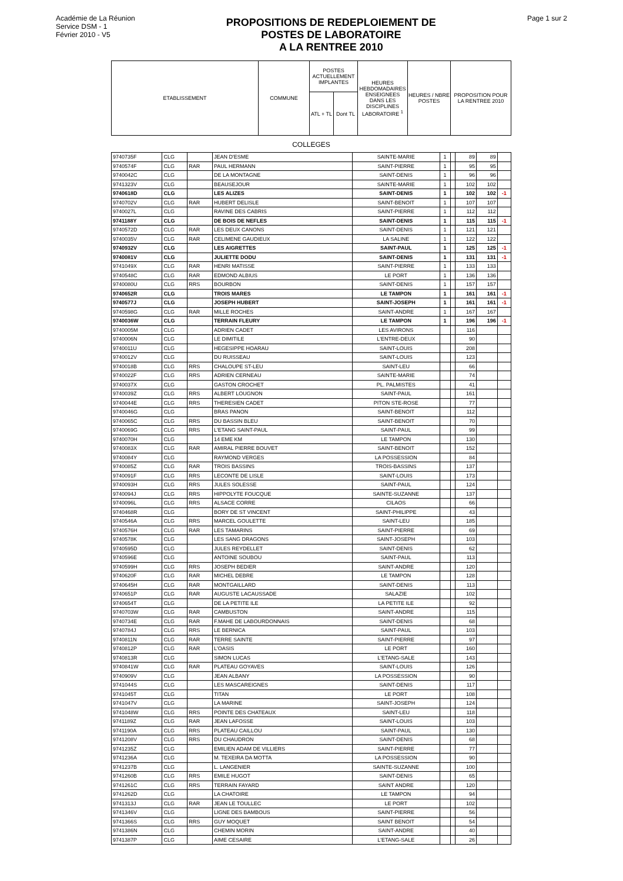Académie de La Réunion
Service DSM - 1
Février 2010 - V5
PROPOSITIONS DE REDEPLOIEMENT DE
POSTES DE LABORATOIRE
A LA RENTREE 2010
Page 1 sur 2
| ETABLISSEMENT | COMMUNE | POSTES ACTUELLEMENT IMPLANTES | | HEURES HEBDOMADAIRES ENSEIGNEES DANS LES DISCIPLINES LABORATOIRE <sup>1</sup> | HEURES / NBRE POSTES | PROPOSITION POUR LA RENTREE 2010 |
| | | ATL + TL | Dont TL | | | |
COLLEGES
| 9740735F | CLG | | JEAN D'ESME | SAINTE-MARIE | 1 | | 89 | 89 | |
| 9740574F | CLG | RAR | PAUL HERMANN | SAINT-PIERRE | 1 | | 95 | 95 | |
| 9740042C | CLG | | DE LA MONTAGNE | SAINT-DENIS | 1 | | 96 | 96 | |
| 9741323V | CLG | | BEAUSEJOUR | SAINTE-MARIE | 1 | | 102 | 102 | |
| 9740618D | CLG | | LES ALIZES | SAINT-DENIS | 1 | | 102 | 102 | -1 |
| 9740702V | CLG | RAR | HUBERT DELISLE | SAINT-BENOIT | 1 | | 107 | 107 | |
| 9740027L | CLG | | RAVINE DES CABRIS | SAINT-PIERRE | 1 | | 112 | 112 | |
| 9741188Y | CLG | | DE BOIS DE NEFLES | SAINT-DENIS | 1 | | 115 | 115 | -1 |
| 9740572D | CLG | RAR | LES DEUX CANONS | SAINT-DENIS | 1 | | 121 | 121 | |
| 9740035V | CLG | RAR | CELIMENE GAUDIEUX | LA SALINE | 1 | | 122 | 122 | |
| 9740932V | CLG | | LES AIGRETTES | SAINT-PAUL | 1 | | 125 | 125 | -1 |
| 9740081V | CLG | | JULIETTE DODU | SAINT-DENIS | 1 | | 131 | 131 | -1 |
| 9741049X | CLG | RAR | HENRI MATISSE | SAINT-PIERRE | 1 | | 133 | 133 | |
| 9740548C | CLG | RAR | EDMOND ALBIUS | LE PORT | 1 | | 136 | 136 | |
| 9740080U | CLG | RRS | BOURBON | SAINT-DENIS | 1 | | 157 | 157 | |
| 9740652R | CLG | | TROIS MARES | LE TAMPON | 1 | | 161 | 161 | -1 |
| 9740577J | CLG | | JOSEPH HUBERT | SAINT-JOSEPH | 1 | | 161 | 161 | -1 |
| 9740598G | CLG | RAR | MILLE ROCHES | SAINT-ANDRE | 1 | | 167 | 167 | |
| 9740036W | CLG | | TERRAIN FLEURY | LE TAMPON | 1 | | 196 | 196 | -1 |
| 9740005M | CLG | | ADRIEN CADET | LES AVIRONS | | | 116 | | |
| 9740006N | CLG | | LE DIMITILE | L'ENTRE-DEUX | | | 90 | | |
| 9740011U | CLG | | HEGESIPPE HOARAU | SAINT-LOUIS | | | 208 | | |
| 9740012V | CLG | | DU RUISSEAU | SAINT-LOUIS | | | 123 | | |
| 9740018B | CLG | RRS | CHALOUPE ST-LEU | SAINT-LEU | | | 66 | | |
| 9740022F | CLG | RRS | ADRIEN CERNEAU | SAINTE-MARIE | | | 74 | | |
| 9740037X | CLG | | GASTON CROCHET | PL. PALMISTES | | | 41 | | |
| 9740039Z | CLG | RRS | ALBERT LOUGNON | SAINT-PAUL | | | 161 | | |
| 9740044E | CLG | RRS | THERESIEN CADET | PITON STE-ROSE | | | 77 | | |
| 9740046G | CLG | | BRAS PANON | SAINT-BENOIT | | | 112 | | |
| 9740065C | CLG | RRS | DU BASSIN BLEU | SAINT-BENOIT | | | 70 | | |
| 9740069G | CLG | RRS | L'ETANG SAINT-PAUL | SAINT-PAUL | | | 99 | | |
| 9740070H | CLG | | 14 EME KM | LE TAMPON | | | 130 | | |
| 9740083X | CLG | RAR | AMIRAL PIERRE BOUVET | SAINT-BENOIT | | | 152 | | |
| 9740084Y | CLG | | RAYMOND VERGES | LA POSSESSION | | | 84 | | |
| 9740085Z | CLG | RAR | TROIS BASSINS | TROIS-BASSINS | | | 137 | | |
| 9740091F | CLG | RRS | LECONTE DE LISLE | SAINT-LOUIS | | | 173 | | |
| 9740093H | CLG | RRS | JULES SOLESSE | SAINT-PAUL | | | 124 | | |
| 9740094J | CLG | RRS | HIPPOLYTE FOUCQUE | SAINTE-SUZANNE | | | 137 | | |
| 9740096L | CLG | RRS | ALSACE CORRE | CILAOS | | | 66 | | |
| 9740468R | CLG | | BORY DE ST VINCENT | SAINT-PHILIPPE | | | 43 | | |
| 9740546A | CLG | RRS | MARCEL GOULETTE | SAINT-LEU | | | 185 | | |
| 9740576H | CLG | RAR | LES TAMARINS | SAINT-PIERRE | | | 69 | | |
| 9740578K | CLG | | LES SANG DRAGONS | SAINT-JOSEPH | | | 103 | | |
| 9740595D | CLG | | JULES REYDELLET | SAINT-DENIS | | | 62 | | |
| 9740596E | CLG | | ANTOINE SOUBOU | SAINT-PAUL | | | 113 | | |
| 9740599H | CLG | RRS | JOSEPH BEDIER | SAINT-ANDRE | | | 120 | | |
| 9740620F | CLG | RAR | MICHEL DEBRE | LE TAMPON | | | 128 | | |
| 9740645H | CLG | RAR | MONTGAILLARD | SAINT-DENIS | | | 113 | | |
| 9740651P | CLG | RAR | AUGUSTE LACAUSSADE | SALAZIE | | | 102 | | |
| 9740654T | CLG | | DE LA PETITE ILE | LA PETITE ILE | | | 92 | | |
| 9740703W | CLG | RAR | CAMBUSTON | SAINT-ANDRE | | | 115 | | |
| 9740734E | CLG | RAR | F.MAHE DE LABOURDONNAIS | SAINT-DENIS | | | 68 | | |
| 9740784J | CLG | RRS | LE BERNICA | SAINT-PAUL | | | 103 | | |
| 9740811N | CLG | RAR | TERRE SAINTE | SAINT-PIERRE | | | 97 | | |
| 9740812P | CLG | RAR | L'OASIS | LE PORT | | | 160 | | |
| 9740813R | CLG | | SIMON LUCAS | L'ETANG-SALE | | | 143 | | |
| 9740841W | CLG | RAR | PLATEAU GOYAVES | SAINT-LOUIS | | | 126 | | |
| 9740909V | CLG | | JEAN ALBANY | LA POSSESSION | | | 90 | | |
| 9741044S | CLG | | LES MASCAREIGNES | SAINT-DENIS | | | 117 | | |
| 9741045T | CLG | | TITAN | LE PORT | | | 108 | | |
| 9741047V | CLG | | LA MARINE | SAINT-JOSEPH | | | 124 | | |
| 9741048W | CLG | RRS | POINTE DES CHATEAUX | SAINT-LEU | | | 118 | | |
| 9741189Z | CLG | RAR | JEAN LAFOSSE | SAINT-LOUIS | | | 103 | | |
| 9741190A | CLG | RRS | PLATEAU CAILLOU | SAINT-PAUL | | | 130 | | |
| 9741208V | CLG | RRS | DU CHAUDRON | SAINT-DENIS | | | 68 | | |
| 9741235Z | CLG | | EMILIEN ADAM DE VILLIERS | SAINT-PIERRE | | | 77 | | |
| 9741236A | CLG | | M. TEXEIRA DA MOTTA | LA POSSESSION | | | 90 | | |
| 9741237B | CLG | | L. LANGENIER | SAINTE-SUZANNE | | | 100 | | |
| 9741260B | CLG | RRS | EMILE HUGOT | SAINT-DENIS | | | 65 | | |
| 9741261C | CLG | RRS | TERRAIN FAYARD | SAINT ANDRE | | | 120 | | |
| 9741262D | CLG | | LA CHATOIRE | LE TAMPON | | | 94 | | |
| 9741313J | CLG | RAR | JEAN LE TOULLEC | LE PORT | | | 102 | | |
| 9741346V | CLG | | LIGNE DES BAMBOUS | SAINT-PIERRE | | | 56 | | |
| 9741366S | CLG | RRS | GUY MOQUET | SAINT BENOIT | | | 54 | | |
| 9741386N | CLG | | CHEMIN MORIN | SAINT-ANDRE | | | 40 | | |
| 9741387P | CLG | | AIME CESAIRE | L'ETANG-SALE | | | 26 | | |